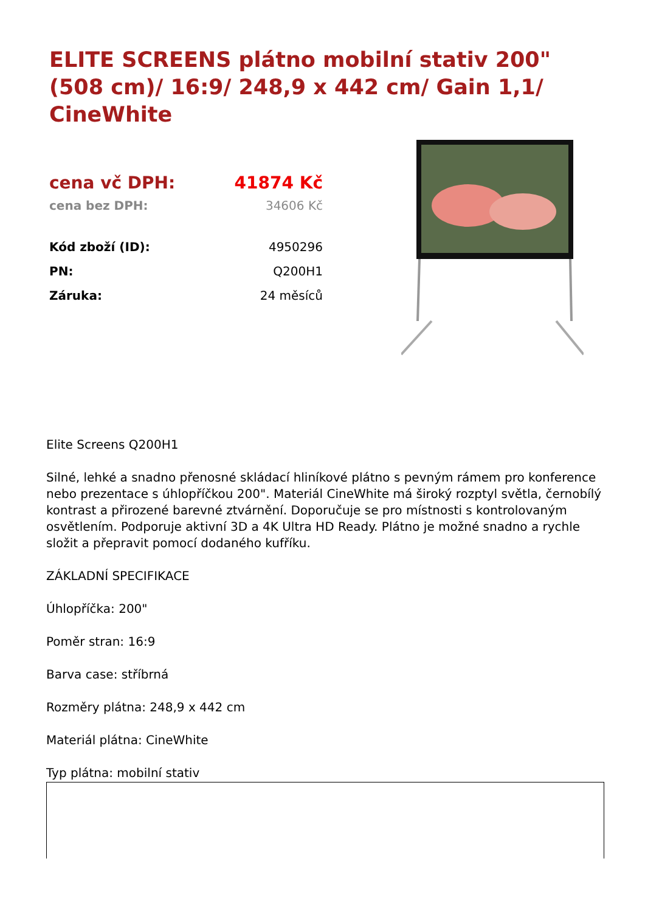ELITE SCREENS plátno mobilní stativ 200" (508 cm)/ 16:9/ 248,9 x 442 cm/ Gain 1,1/ CineWhite
| cena vč DPH: | 41874 Kč |
| cena bez DPH: | 34606 Kč |
| Kód zboží (ID): | 4950296 |
| PN: | Q200H1 |
| Záruka: | 24 měsíců |
Elite Screens Q200H1
Silné, lehké a snadno přenosné skládací hliníkové plátno s pevným rámem pro konference nebo prezentace s úhlopříčkou 200". Materiál CineWhite má široký rozptyl světla, černobílý kontrast a přirozené barevné ztvárnění. Doporučuje se pro místnosti s kontrolovaným osvětlením. Podporuje aktivní 3D a 4K Ultra HD Ready. Plátno je možné snadno a rychle složit a přepravit pomocí dodaného kufříku.
ZÁKLADNÍ SPECIFIKACE
Úhlopříčka: 200"
Poměr stran: 16:9
Barva case: stříbrná
Rozměry plátna: 248,9 x 442 cm
Materiál plátna: CineWhite
Typ plátna: mobilní stativ